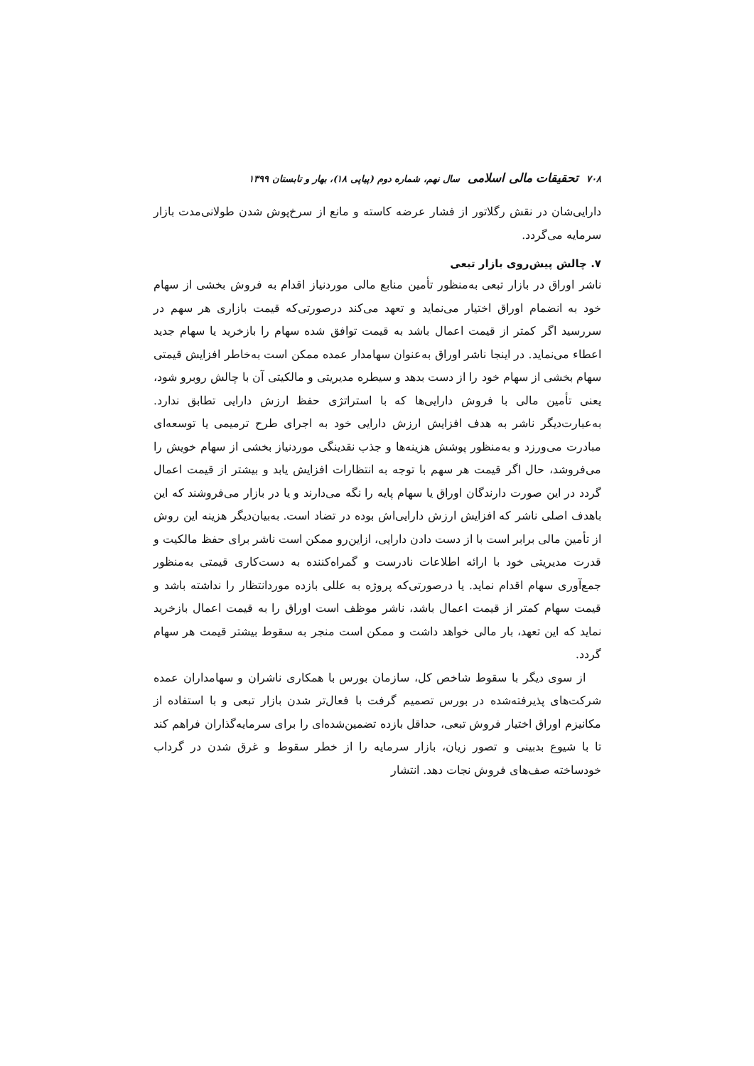۷۰۸ تحقیقات مالی اسلامی سال نهم، شماره دوم (پیاپی ۱۸)، بهار و تابستان ۱۳۹۹
دارایی‌شان در نقش رگلاتور از فشار عرضه کاسته و مانع از سرخ‌پوش شدن طولانی‌مدت بازار سرمایه می‌گردد.
۷. چالش پیش‌روی بازار تبعی
ناشر اوراق در بازار تبعی به‌منظور تأمین منابع مالی موردنیاز اقدام به فروش بخشی از سهام خود به انضمام اوراق اختیار می‌نماید و تعهد می‌کند درصورتی‌که قیمت بازاری هر سهم در سررسید اگر کمتر از قیمت اعمال باشد به قیمت توافق شده سهام را بازخرید یا سهام جدید اعطاء می‌نماید. در اینجا ناشر اوراق به‌عنوان سهامدار عمده ممکن است به‌خاطر افزایش قیمتی سهام بخشی از سهام خود را از دست بدهد و سیطره مدیریتی و مالکیتی آن با چالش روبرو شود، یعنی تأمین مالی با فروش دارایی‌ها که با استراتژی حفظ ارزش دارایی تطابق ندارد. به‌عبارت‌دیگر ناشر به هدف افزایش ارزش دارایی خود به اجرای طرح ترمیمی یا توسعه‌ای مبادرت می‌ورزد و به‌منظور پوشش هزینه‌ها و جذب نقدینگی موردنیاز بخشی از سهام خویش را می‌فروشد، حال اگر قیمت هر سهم با توجه به انتظارات افزایش یابد و بیشتر از قیمت اعمال گردد در این صورت دارندگان اوراق یا سهام پایه را نگه می‌دارند و یا در بازار می‌فروشند که این باهدف اصلی ناشر که افزایش ارزش دارایی‌اش بوده در تضاد است. به‌بیان‌دیگر هزینه این روش از تأمین مالی برابر است با از دست دادن دارایی، ازاین‌رو ممکن است ناشر برای حفظ مالکیت و قدرت مدیریتی خود با ارائه اطلاعات نادرست و گمراه‌کننده به دست‌کاری قیمتی به‌منظور جمع‌آوری سهام اقدام نماید. یا درصورتی‌که پروژه به عللی بازده موردانتظار را نداشته باشد و قیمت سهام کمتر از قیمت اعمال باشد، ناشر موظف است اوراق را به قیمت اعمال بازخرید نماید که این تعهد، بار مالی خواهد داشت و ممکن است منجر به سقوط بیشتر قیمت هر سهام گردد.
از سوی دیگر با سقوط شاخص کل، سازمان بورس با همکاری ناشران و سهامداران عمده شرکت‌های پذیرفته‌شده در بورس تصمیم گرفت با فعال‌تر شدن بازار تبعی و با استفاده از مکانیزم اوراق اختیار فروش تبعی، حداقل بازده تضمین‌شده‌ای را برای سرمایه‌گذاران فراهم کند تا با شیوع بدبینی و تصور زیان، بازار سرمایه را از خطر سقوط و غرق شدن در گرداب خودساخته صف‌های فروش نجات دهد. انتشار